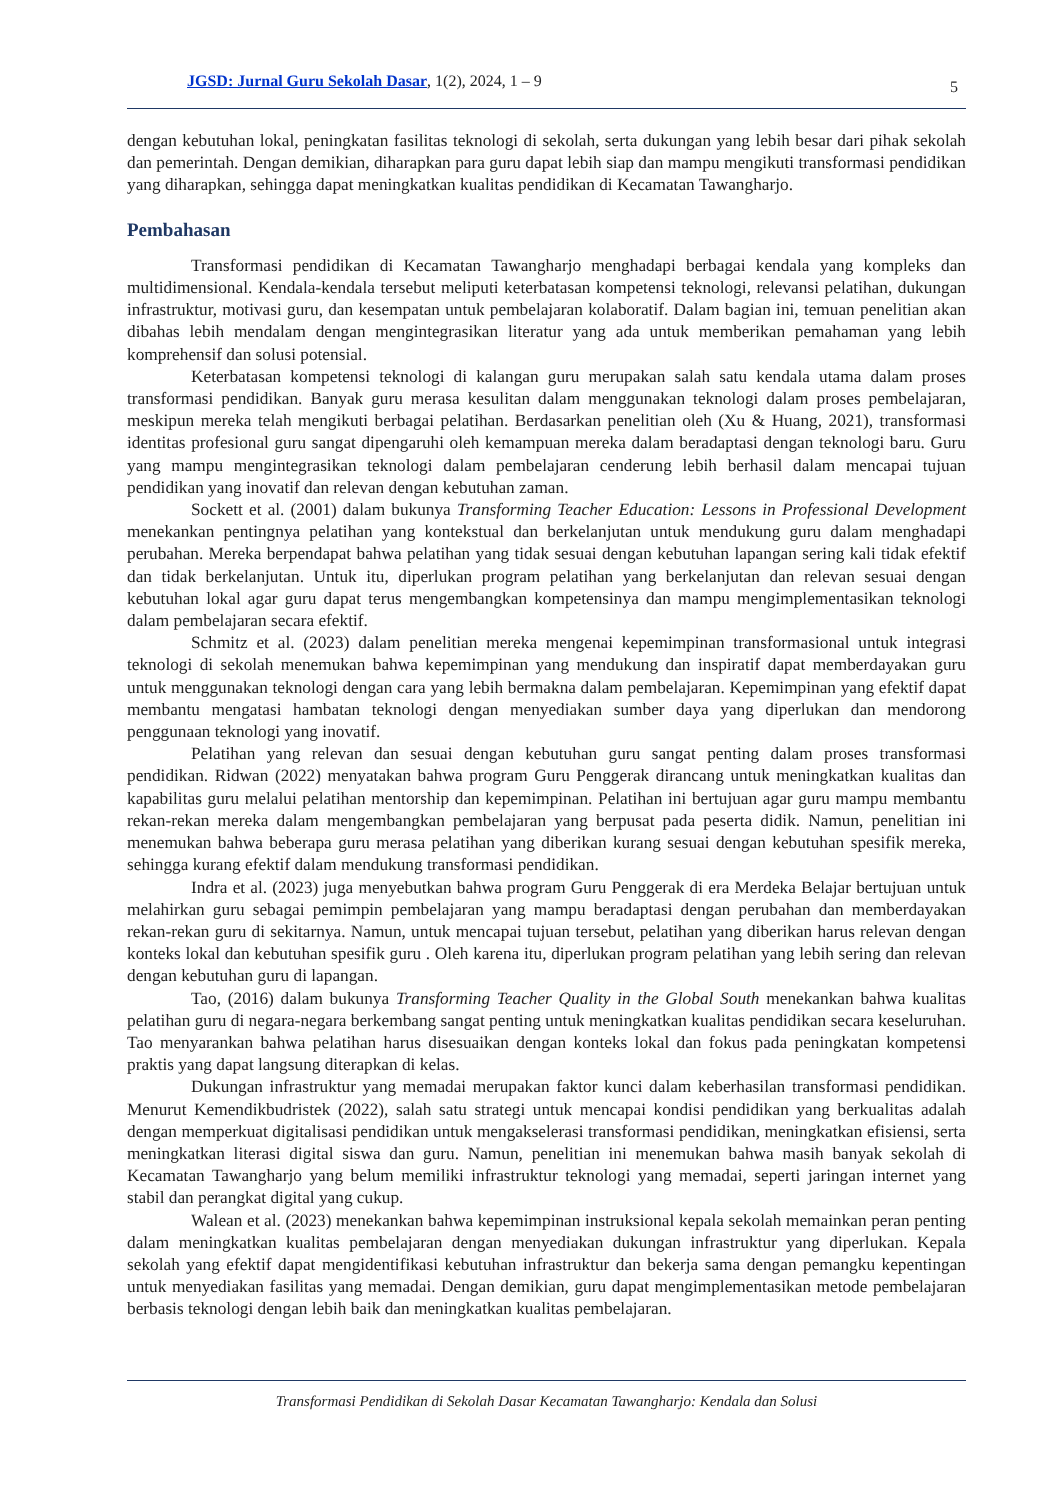JGSD: Jurnal Guru Sekolah Dasar, 1(2), 2024, 1 – 9 5
dengan kebutuhan lokal, peningkatan fasilitas teknologi di sekolah, serta dukungan yang lebih besar dari pihak sekolah dan pemerintah. Dengan demikian, diharapkan para guru dapat lebih siap dan mampu mengikuti transformasi pendidikan yang diharapkan, sehingga dapat meningkatkan kualitas pendidikan di Kecamatan Tawangharjo.
Pembahasan
Transformasi pendidikan di Kecamatan Tawangharjo menghadapi berbagai kendala yang kompleks dan multidimensional. Kendala-kendala tersebut meliputi keterbatasan kompetensi teknologi, relevansi pelatihan, dukungan infrastruktur, motivasi guru, dan kesempatan untuk pembelajaran kolaboratif. Dalam bagian ini, temuan penelitian akan dibahas lebih mendalam dengan mengintegrasikan literatur yang ada untuk memberikan pemahaman yang lebih komprehensif dan solusi potensial.
Keterbatasan kompetensi teknologi di kalangan guru merupakan salah satu kendala utama dalam proses transformasi pendidikan. Banyak guru merasa kesulitan dalam menggunakan teknologi dalam proses pembelajaran, meskipun mereka telah mengikuti berbagai pelatihan. Berdasarkan penelitian oleh (Xu & Huang, 2021), transformasi identitas profesional guru sangat dipengaruhi oleh kemampuan mereka dalam beradaptasi dengan teknologi baru. Guru yang mampu mengintegrasikan teknologi dalam pembelajaran cenderung lebih berhasil dalam mencapai tujuan pendidikan yang inovatif dan relevan dengan kebutuhan zaman.
Sockett et al. (2001) dalam bukunya Transforming Teacher Education: Lessons in Professional Development menekankan pentingnya pelatihan yang kontekstual dan berkelanjutan untuk mendukung guru dalam menghadapi perubahan. Mereka berpendapat bahwa pelatihan yang tidak sesuai dengan kebutuhan lapangan sering kali tidak efektif dan tidak berkelanjutan. Untuk itu, diperlukan program pelatihan yang berkelanjutan dan relevan sesuai dengan kebutuhan lokal agar guru dapat terus mengembangkan kompetensinya dan mampu mengimplementasikan teknologi dalam pembelajaran secara efektif.
Schmitz et al. (2023) dalam penelitian mereka mengenai kepemimpinan transformasional untuk integrasi teknologi di sekolah menemukan bahwa kepemimpinan yang mendukung dan inspiratif dapat memberdayakan guru untuk menggunakan teknologi dengan cara yang lebih bermakna dalam pembelajaran. Kepemimpinan yang efektif dapat membantu mengatasi hambatan teknologi dengan menyediakan sumber daya yang diperlukan dan mendorong penggunaan teknologi yang inovatif.
Pelatihan yang relevan dan sesuai dengan kebutuhan guru sangat penting dalam proses transformasi pendidikan. Ridwan (2022) menyatakan bahwa program Guru Penggerak dirancang untuk meningkatkan kualitas dan kapabilitas guru melalui pelatihan mentorship dan kepemimpinan. Pelatihan ini bertujuan agar guru mampu membantu rekan-rekan mereka dalam mengembangkan pembelajaran yang berpusat pada peserta didik. Namun, penelitian ini menemukan bahwa beberapa guru merasa pelatihan yang diberikan kurang sesuai dengan kebutuhan spesifik mereka, sehingga kurang efektif dalam mendukung transformasi pendidikan.
Indra et al. (2023) juga menyebutkan bahwa program Guru Penggerak di era Merdeka Belajar bertujuan untuk melahirkan guru sebagai pemimpin pembelajaran yang mampu beradaptasi dengan perubahan dan memberdayakan rekan-rekan guru di sekitarnya. Namun, untuk mencapai tujuan tersebut, pelatihan yang diberikan harus relevan dengan konteks lokal dan kebutuhan spesifik guru . Oleh karena itu, diperlukan program pelatihan yang lebih sering dan relevan dengan kebutuhan guru di lapangan.
Tao, (2016) dalam bukunya Transforming Teacher Quality in the Global South menekankan bahwa kualitas pelatihan guru di negara-negara berkembang sangat penting untuk meningkatkan kualitas pendidikan secara keseluruhan. Tao menyarankan bahwa pelatihan harus disesuaikan dengan konteks lokal dan fokus pada peningkatan kompetensi praktis yang dapat langsung diterapkan di kelas.
Dukungan infrastruktur yang memadai merupakan faktor kunci dalam keberhasilan transformasi pendidikan. Menurut Kemendikbudristek (2022), salah satu strategi untuk mencapai kondisi pendidikan yang berkualitas adalah dengan memperkuat digitalisasi pendidikan untuk mengakselerasi transformasi pendidikan, meningkatkan efisiensi, serta meningkatkan literasi digital siswa dan guru. Namun, penelitian ini menemukan bahwa masih banyak sekolah di Kecamatan Tawangharjo yang belum memiliki infrastruktur teknologi yang memadai, seperti jaringan internet yang stabil dan perangkat digital yang cukup.
Walean et al. (2023) menekankan bahwa kepemimpinan instruksional kepala sekolah memainkan peran penting dalam meningkatkan kualitas pembelajaran dengan menyediakan dukungan infrastruktur yang diperlukan. Kepala sekolah yang efektif dapat mengidentifikasi kebutuhan infrastruktur dan bekerja sama dengan pemangku kepentingan untuk menyediakan fasilitas yang memadai. Dengan demikian, guru dapat mengimplementasikan metode pembelajaran berbasis teknologi dengan lebih baik dan meningkatkan kualitas pembelajaran.
Transformasi Pendidikan di Sekolah Dasar Kecamatan Tawangharjo: Kendala dan Solusi